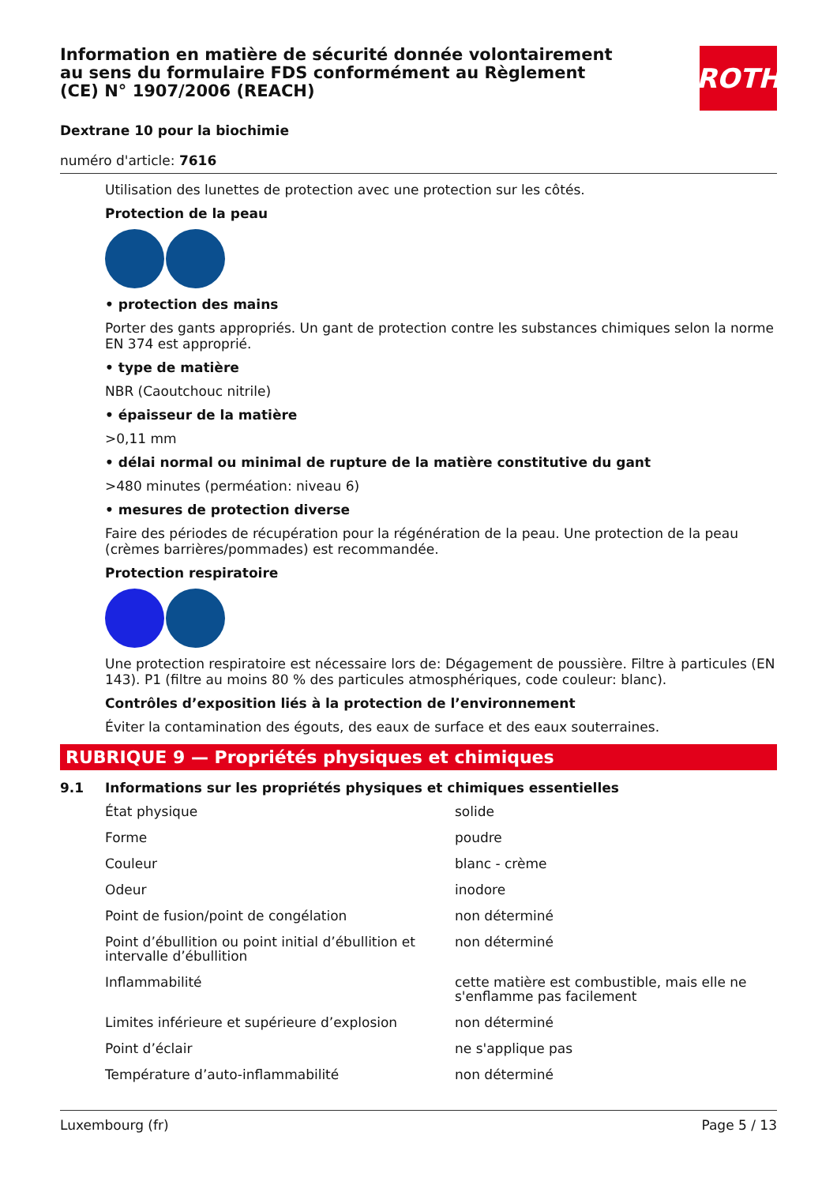ROTH
Information en matière de sécurité donnée volontairement au sens du formulaire FDS conformément au Règlement (CE) N° 1907/2006 (REACH)
Dextrane 10 pour la biochimie
numéro d'article: 7616
Utilisation des lunettes de protection avec une protection sur les côtés.
Protection de la peau
• protection des mains
Porter des gants appropriés. Un gant de protection contre les substances chimiques selon la norme EN 374 est approprié.
• type de matière
NBR (Caoutchouc nitrile)
• épaisseur de la matière
>0,11 mm
• délai normal ou minimal de rupture de la matière constitutive du gant
>480 minutes (perméation: niveau 6)
• mesures de protection diverse
Faire des périodes de récupération pour la régénération de la peau. Une protection de la peau (crèmes barrières/pommades) est recommandée.
Protection respiratoire
Une protection respiratoire est nécessaire lors de: Dégagement de poussière. Filtre à particules (EN 143). P1 (filtre au moins 80 % des particules atmosphériques, code couleur: blanc).
Contrôles d’exposition liés à la protection de l’environnement
Éviter la contamination des égouts, des eaux de surface et des eaux souterraines.
RUBRIQUE 9 — Propriétés physiques et chimiques
9.1 Informations sur les propriétés physiques et chimiques essentielles
| État physique | solide |
| Forme | poudre |
| Couleur | blanc - crème |
| Odeur | inodore |
| Point de fusion/point de congélation | non déterminé |
| Point d’ébullition ou point initial d’ébullition et intervalle d’ébullition | non déterminé |
| Inflammabilité | cette matière est combustible, mais elle ne s'en­flamme pas facilement |
| Limites inférieure et supérieure d’explosion | non déterminé |
| Point d’éclair | ne s'applique pas |
| Température d’auto-inflammabilité | non déterminé |
Luxembourg (fr) Page 5 / 13